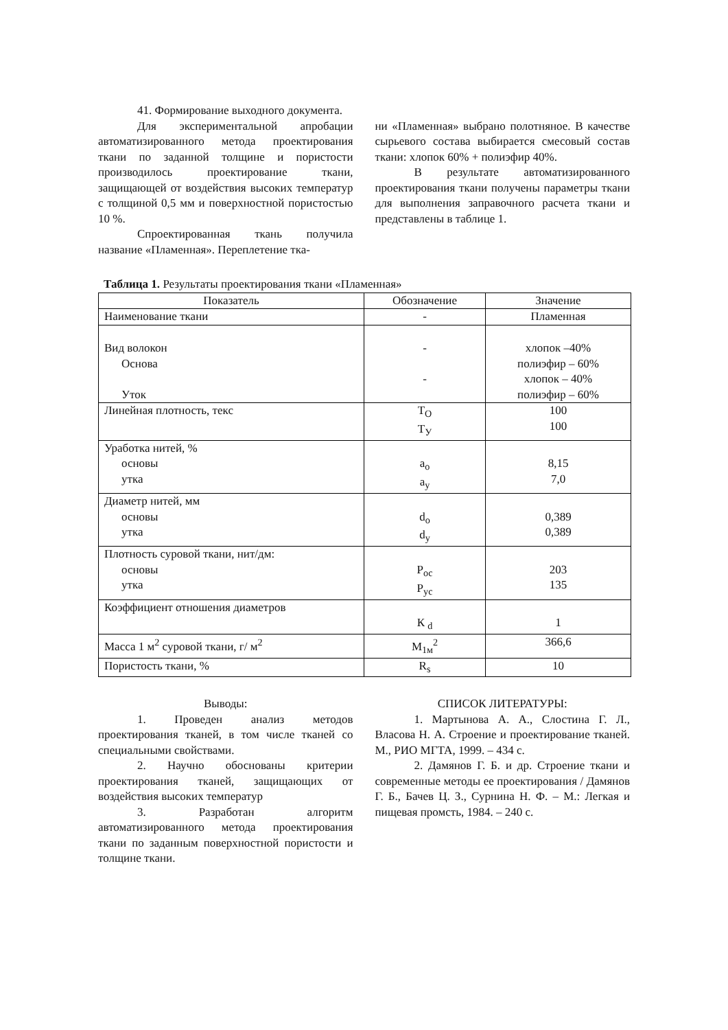41. Формирование выходного документа.
Для экспериментальной апробации автоматизированного метода проектирования ткани по заданной толщине и пористости производилось проектирование ткани, защищающей от воздействия высоких температур с толщиной 0,5 мм и поверхностной пористостью 10 %.
Спроектированная ткань получила название «Пламенная». Переплетение тка-
ни «Пламенная» выбрано полотняное. В качестве сырьевого состава выбирается смесовый состав ткани: хлопок 60% + полиэфир 40%.
В результате автоматизированного проектирования ткани получены параметры ткани для выполнения заправочного расчета ткани и представлены в таблице 1.
Таблица 1. Результаты проектирования ткани «Пламенная»
| Показатель | Обозначение | Значение |
| --- | --- | --- |
| Наименование ткани | - | Пламенная |
| Вид волокон Основа Уток | - - | хлопок –40% полиэфир – 60% хлопок – 40% полиэфир – 60% |
| Линейная плотность, текс | Т<sub>О</sub> Т<sub>У</sub> | 100 100 |
| Уработка нитей, % основы утка | a<sub>о</sub> a<sub>у</sub> | 8,15 7,0 |
| Диаметр нитей, мм основы утка | d<sub>о</sub> d<sub>у</sub> | 0,389 0,389 |
| Плотность суровой ткани, нит/дм: основы утка | Р<sub>ос</sub> Р<sub>ус</sub> | 203 135 |
| Коэффициент отношения диаметров | К <sub>d</sub> | 1 |
| Масса 1 м<sup>2</sup> суровой ткани, г/ м<sup>2</sup> | М<sub>1м</sub><sup>2</sup> | 366,6 |
| Пористость ткани, % | R<sub>s</sub> | 10 |
Выводы:
1. Проведен анализ методов проектирования тканей, в том числе тканей со специальными свойствами.
2. Научно обоснованы критерии проектирования тканей, защищающих от воздействия высоких температур
3. Разработан алгоритм автоматизированного метода проектирования ткани по заданным поверхностной пористости и толщине ткани.
СПИСОК ЛИТЕРАТУРЫ:
1. Мартынова А. А., Слостина Г. Л., Власова Н. А. Строение и проектирование тканей. М., РИО МГТА, 1999. – 434 с.
2. Дамянов Г. Б. и др. Строение ткани и современные методы ее проектирования / Дамянов Г. Б., Бачев Ц. З., Сурнина Н. Ф. – М.: Легкая и пищевая промсть, 1984. – 240 с.